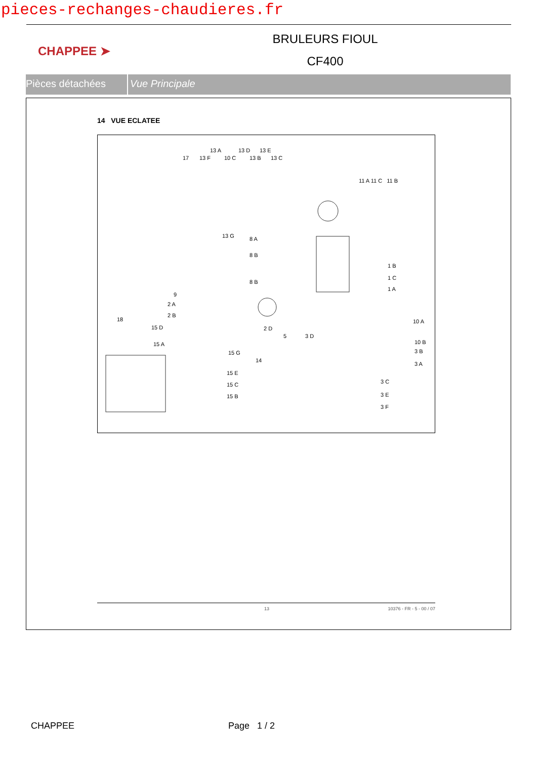pieces-rechanges-chaudieres.fr
CHAPPEE ➤
BRULEURS FIOUL
CF400
Pièces détachées Vue Principale
14 VUE ECLATEE
13 A 13 D 13 E
17 13 F 10 C 13 B 13 C
11 A 11 C 11 B
13 G 8 A
8 B
8 B
1 B
1 C
1 A
9
2 A
2 B
18
15 D
15 A
2 D
5 3 D
10 A
10 B
3 B
3 A
15 G
14
15 E
15 C
15 B
3 C
3 E
3 F
13 10376 - FR - 5 - 00 / 07
CHAPPEE Page 1 / 2